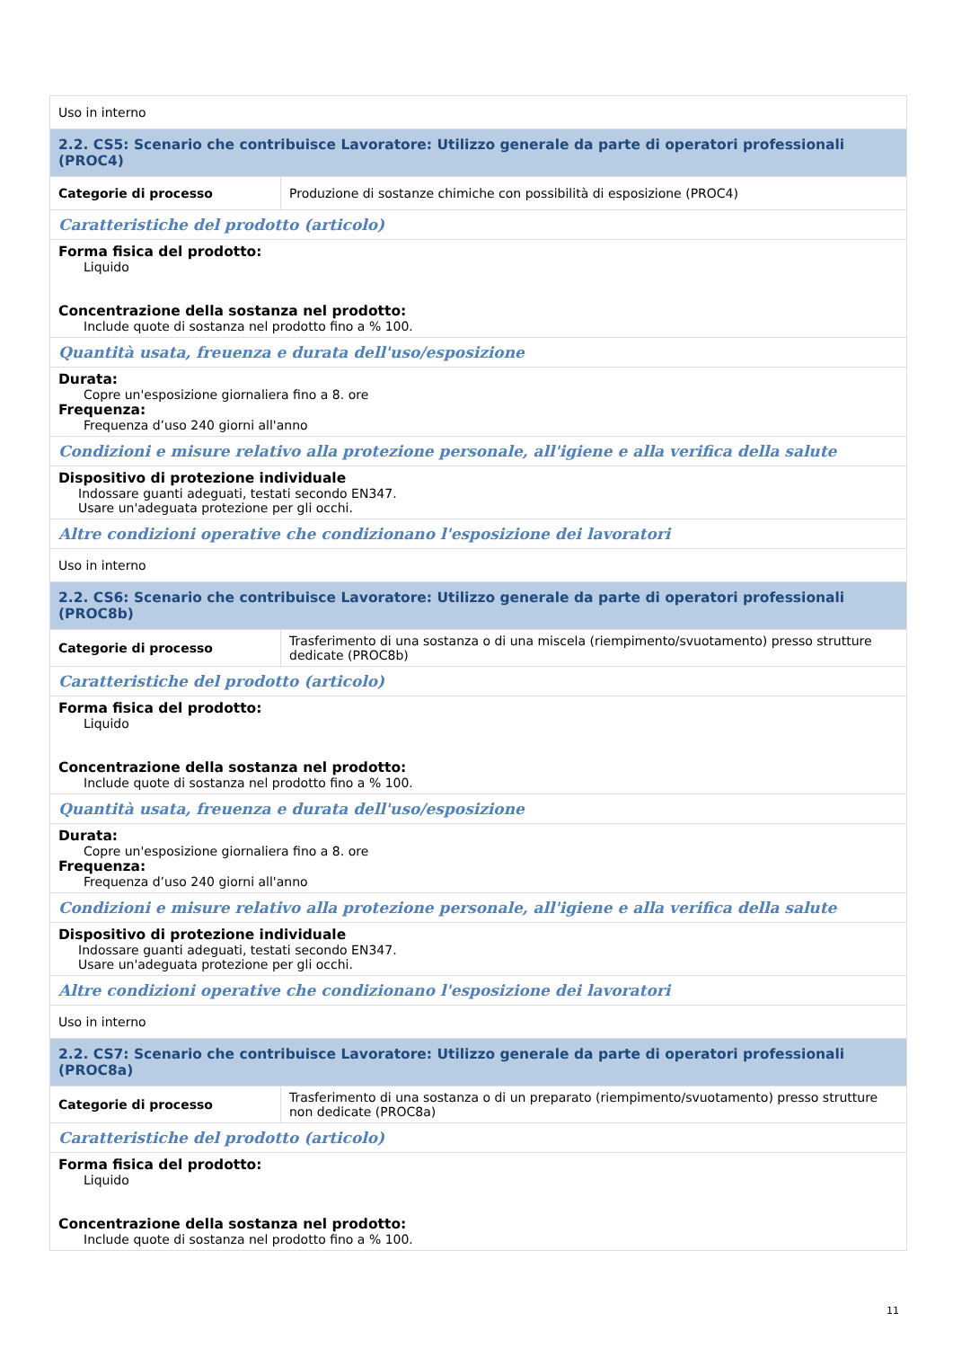| Uso in interno | |
| 2.2. CS5: Scenario che contribuisce Lavoratore: Utilizzo generale da parte di operatori professionali (PROC4) | |
| Categorie di processo | Produzione di sostanze chimiche con possibilità di esposizione (PROC4) |
| Caratteristiche del prodotto (articolo) | |
| Forma fisica del prodotto: Liquido Concentrazione della sostanza nel prodotto: Include quote di sostanza nel prodotto fino a % 100. | |
| Quantità usata, freuenza e durata dell'uso/esposizione | |
| Durata: Copre un'esposizione giornaliera fino a 8. ore Frequenza: Frequenza d’uso 240 giorni all'anno | |
| Condizioni e misure relativo alla protezione personale, all'igiene e alla verifica della salute | |
| Dispositivo di protezione individuale Indossare guanti adeguati, testati secondo EN347. Usare un'adeguata protezione per gli occhi. | |
| Altre condizioni operative che condizionano l'esposizione dei lavoratori | |
| Uso in interno | |
| 2.2. CS6: Scenario che contribuisce Lavoratore: Utilizzo generale da parte di operatori professionali (PROC8b) | |
| Categorie di processo | Trasferimento di una sostanza o di una miscela (riempimento/svuotamento) presso strutture dedicate (PROC8b) |
| Caratteristiche del prodotto (articolo) | |
| Forma fisica del prodotto: Liquido Concentrazione della sostanza nel prodotto: Include quote di sostanza nel prodotto fino a % 100. | |
| Quantità usata, freuenza e durata dell'uso/esposizione | |
| Durata: Copre un'esposizione giornaliera fino a 8. ore Frequenza: Frequenza d’uso 240 giorni all'anno | |
| Condizioni e misure relativo alla protezione personale, all'igiene e alla verifica della salute | |
| Dispositivo di protezione individuale Indossare guanti adeguati, testati secondo EN347. Usare un'adeguata protezione per gli occhi. | |
| Altre condizioni operative che condizionano l'esposizione dei lavoratori | |
| Uso in interno | |
| 2.2. CS7: Scenario che contribuisce Lavoratore: Utilizzo generale da parte di operatori professionali (PROC8a) | |
| Categorie di processo | Trasferimento di una sostanza o di un preparato (riempimento/svuotamento) presso strutture non dedicate (PROC8a) |
| Caratteristiche del prodotto (articolo) | |
| Forma fisica del prodotto: Liquido Concentrazione della sostanza nel prodotto: Include quote di sostanza nel prodotto fino a % 100. | |
11